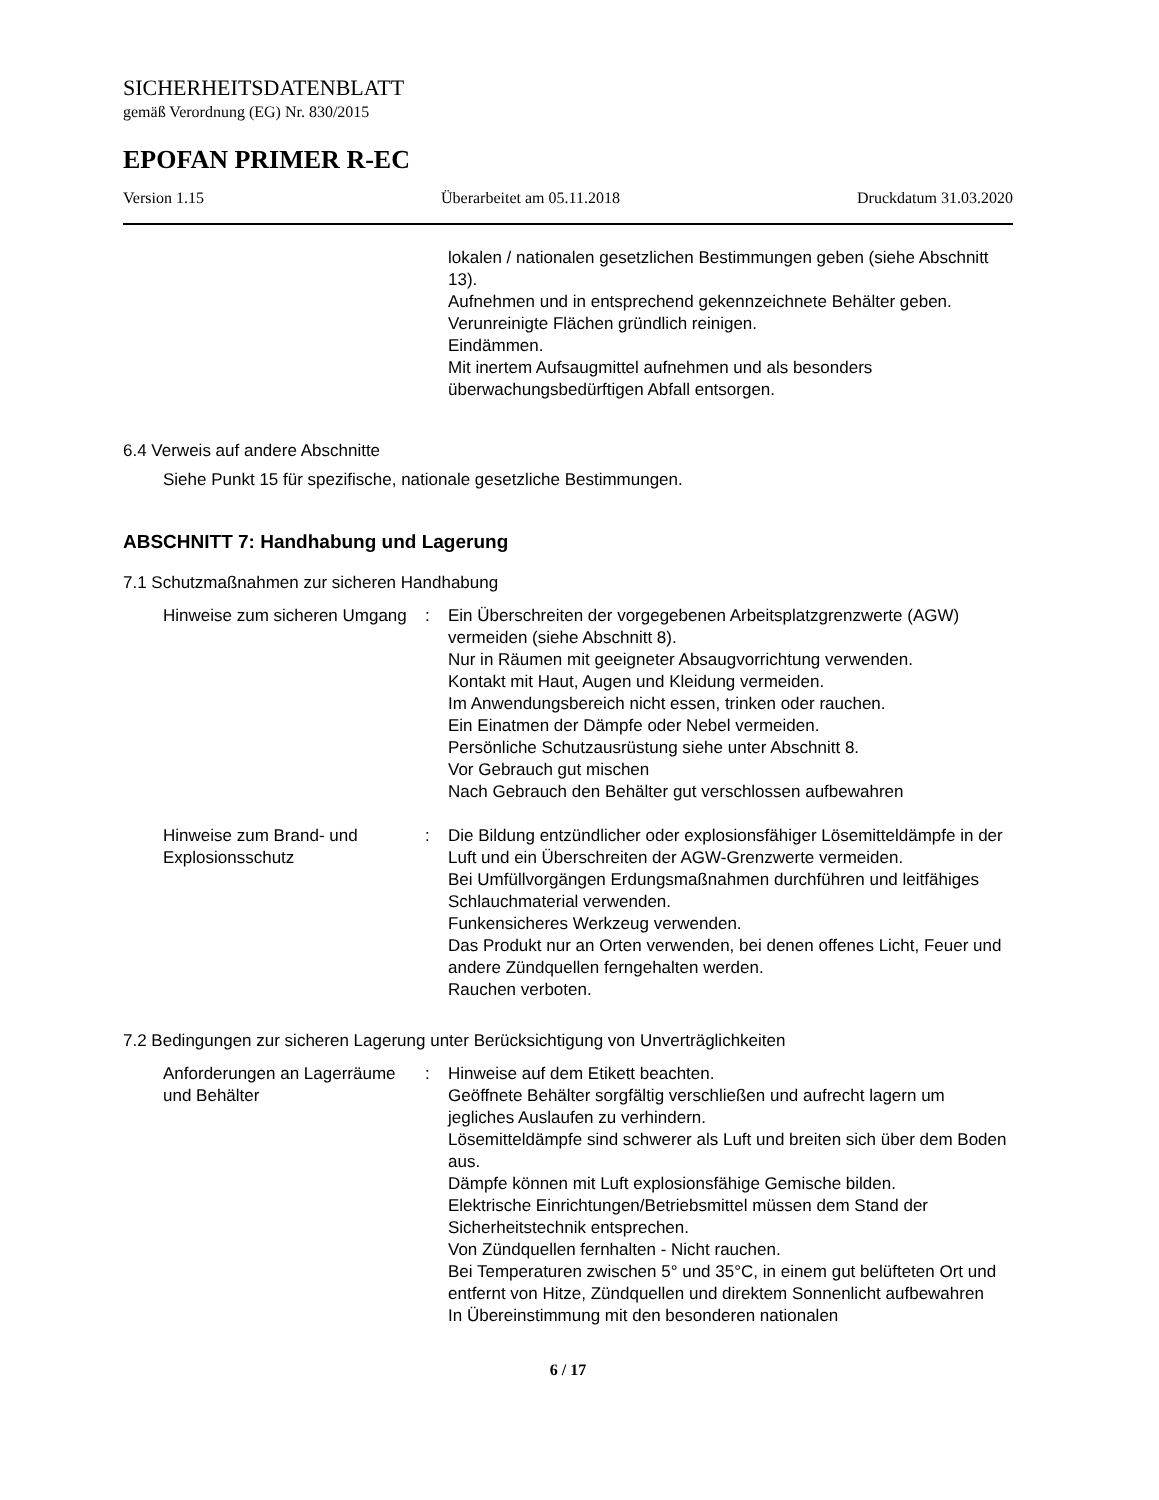SICHERHEITSDATENBLATT
gemäß Verordnung (EG) Nr. 830/2015
EPOFAN PRIMER R-EC
Version 1.15 Überarbeitet am 05.11.2018 Druckdatum 31.03.2020
lokalen / nationalen gesetzlichen Bestimmungen geben (siehe Abschnitt 13).
Aufnehmen und in entsprechend gekennzeichnete Behälter geben.
Verunreinigte Flächen gründlich reinigen.
Eindämmen.
Mit inertem Aufsaugmittel aufnehmen und als besonders überwachungsbedürftigen Abfall entsorgen.
6.4 Verweis auf andere Abschnitte
Siehe Punkt 15 für spezifische, nationale gesetzliche Bestimmungen.
ABSCHNITT 7: Handhabung und Lagerung
7.1 Schutzmaßnahmen zur sicheren Handhabung
Hinweise zum sicheren Umgang
: Ein Überschreiten der vorgegebenen Arbeitsplatzgrenzwerte (AGW) vermeiden (siehe Abschnitt 8).
Nur in Räumen mit geeigneter Absaugvorrichtung verwenden.
Kontakt mit Haut, Augen und Kleidung vermeiden.
Im Anwendungsbereich nicht essen, trinken oder rauchen.
Ein Einatmen der Dämpfe oder Nebel vermeiden.
Persönliche Schutzausrüstung siehe unter Abschnitt 8.
Vor Gebrauch gut mischen
Nach Gebrauch den Behälter gut verschlossen aufbewahren
Hinweise zum Brand- und Explosionsschutz
: Die Bildung entzündlicher oder explosionsfähiger Lösemitteldämpfe in der Luft und ein Überschreiten der AGW-Grenzwerte vermeiden.
Bei Umfüllvorgängen Erdungsmaßnahmen durchführen und leitfähiges Schlauchmaterial verwenden.
Funkensicheres Werkzeug verwenden.
Das Produkt nur an Orten verwenden, bei denen offenes Licht, Feuer und andere Zündquellen ferngehalten werden.
Rauchen verboten.
7.2 Bedingungen zur sicheren Lagerung unter Berücksichtigung von Unverträglichkeiten
Anforderungen an Lagerräume und Behälter
: Hinweise auf dem Etikett beachten.
Geöffnete Behälter sorgfältig verschließen und aufrecht lagern um jegliches Auslaufen zu verhindern.
Lösemitteldämpfe sind schwerer als Luft und breiten sich über dem Boden aus.
Dämpfe können mit Luft explosionsfähige Gemische bilden.
Elektrische Einrichtungen/Betriebsmittel müssen dem Stand der Sicherheitstechnik entsprechen.
Von Zündquellen fernhalten - Nicht rauchen.
Bei Temperaturen zwischen 5° und 35°C, in einem gut belüfteten Ort und entfernt von Hitze, Zündquellen und direktem Sonnenlicht aufbewahren
In Übereinstimmung mit den besonderen nationalen
6 / 17